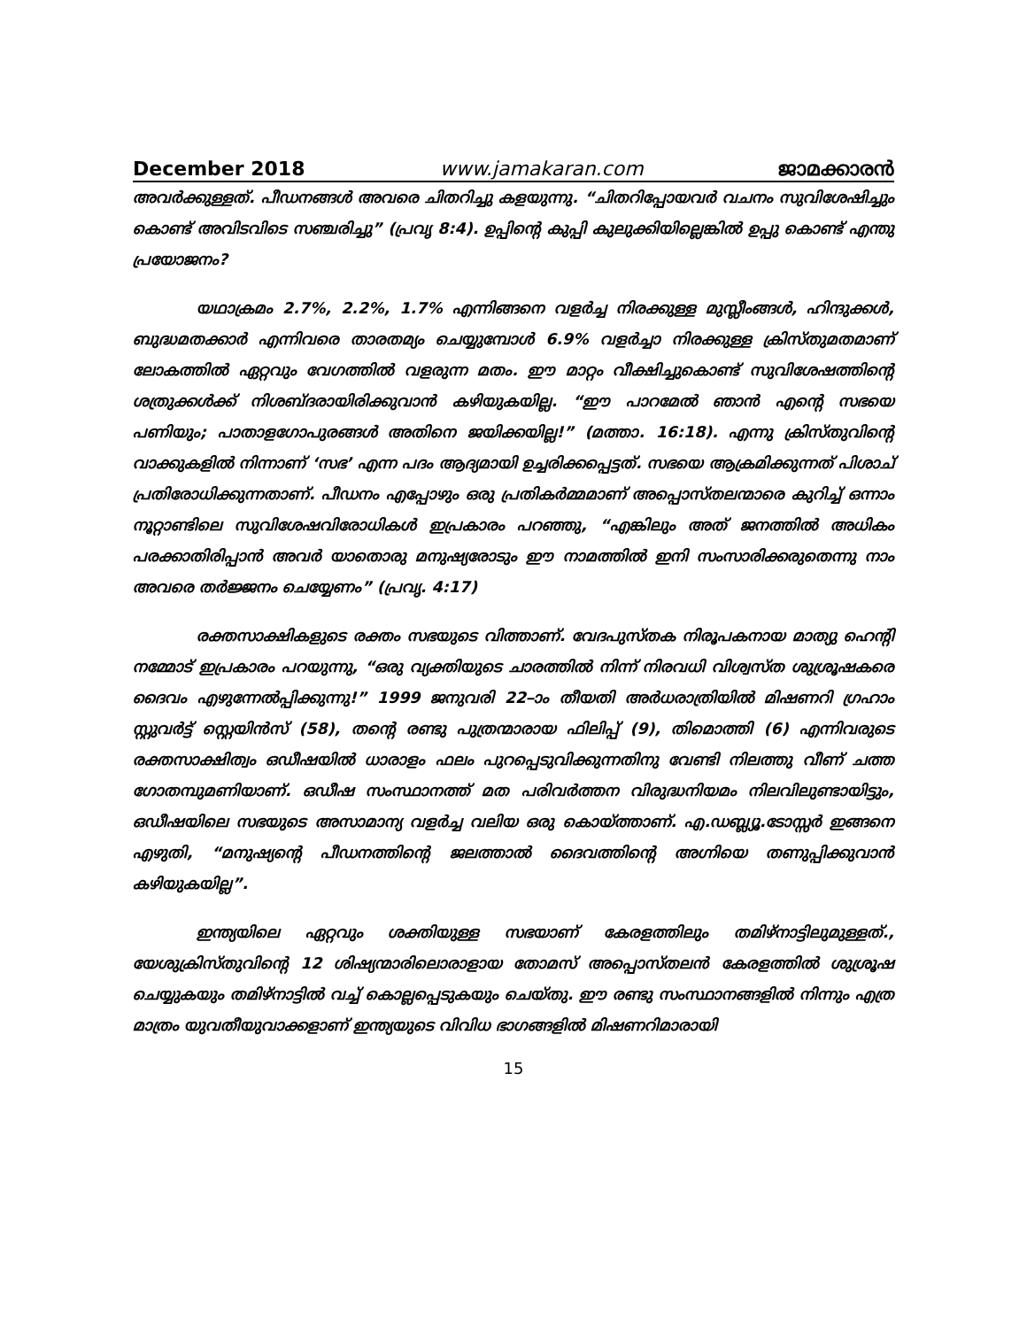December 2018 www.jamakaran.com ജാമക്കാരൻ
അവർക്കുള്ളത്. പീഡനങ്ങൾ അവരെ ചിതറിച്ചു കളയുന്നു. “ചിതറിപ്പോയവർ വചനം സുവിശേഷിച്ചും കൊണ്ട് അവിടവിടെ സഞ്ചരിച്ചു” (പ്രവൃ 8:4). ഉപ്പിന്റെ കുപ്പി കുലുക്കിയില്ലെങ്കിൽ ഉപ്പു കൊണ്ട് എന്തു പ്രയോജനം?
യഥാക്രമം 2.7%, 2.2%, 1.7% എന്നിങ്ങനെ വളർച്ച നിരക്കുള്ള മുസ്ലീംങ്ങൾ, ഹിന്ദുക്കൾ, ബുദ്ധമതക്കാർ എന്നിവരെ താരതമ്യം ചെയ്യുമ്പോൾ 6.9% വളർച്ചാ നിരക്കുള്ള ക്രിസ്തുമതമാണ് ലോകത്തിൽ ഏറ്റവും വേഗത്തിൽ വളരുന്ന മതം. ഈ മാറ്റം വീക്ഷിച്ചുകൊണ്ട് സുവിശേഷത്തിന്റെ ശത്രുക്കൾക്ക് നിശബ്ദരായിരിക്കുവാൻ കഴിയുകയില്ല. “ഈ പാറമേൽ ഞാൻ എന്റെ സഭയെ പണിയും; പാതാളഗോപുരങ്ങൾ അതിനെ ജയിക്കയില്ല!” (മത്താ. 16:18). എന്നു ക്രിസ്തുവിന്റെ വാക്കുകളിൽ നിന്നാണ് ‘സഭ’ എന്ന പദം ആദ്യമായി ഉച്ചരിക്കപ്പെട്ടത്. സഭയെ ആക്രമിക്കുന്നത് പിശാച് പ്രതിരോധിക്കുന്നതാണ്. പീഡനം എപ്പോഴും ഒരു പ്രതികർമ്മമാണ് അപ്പൊസ്തലന്മാരെ കുറിച്ച് ഒന്നാം നൂറ്റാണ്ടിലെ സുവിശേഷവിരോധികൾ ഇപ്രകാരം പറഞ്ഞു, “എങ്കിലും അത് ജനത്തിൽ അധികം പരക്കാതിരിപ്പാൻ അവർ യാതൊരു മനുഷ്യരോടും ഈ നാമത്തിൽ ഇനി സംസാരിക്കരുതെന്നു നാം അവരെ തർജ്ജനം ചെയ്യേണം” (പ്രവൃ. 4:17)
രക്തസാക്ഷികളുടെ രക്തം സഭയുടെ വിത്താണ്. വേദപുസ്തക നിരൂപകനായ മാത്യു ഹെന്റി നമ്മോട് ഇപ്രകാരം പറയുന്നു, “ഒരു വ്യക്തിയുടെ ചാരത്തിൽ നിന്ന് നിരവധി വിശ്വസ്ത ശുശ്രൂഷകരെ ദൈവം എഴുന്നേൽപ്പിക്കുന്നു!” 1999 ജനുവരി 22–ാം തീയതി അർധരാത്രിയിൽ മിഷണറി ഗ്രഹാം സ്റ്റുവർട്ട് സ്റ്റെയിൻസ് (58), തന്റെ രണ്ടു പുത്രന്മാരായ ഫിലിപ്പ് (9), തിമൊത്തി (6) എന്നിവരുടെ രക്തസാക്ഷിത്വം ഒഡീഷയിൽ ധാരാളം ഫലം പുറപ്പെടുവിക്കുന്നതിനു വേണ്ടി നിലത്തു വീണ് ചത്ത ഗോതമ്പുമണിയാണ്. ഒഡീഷ സംസ്ഥാനത്ത് മത പരിവർത്തന വിരുദ്ധനിയമം നിലവിലുണ്ടായിട്ടും, ഒഡീഷയിലെ സഭയുടെ അസാമാന്യ വളർച്ച വലിയ ഒരു കൊയ്ത്താണ്. എ.ഡബ്ല്യൂ.ടോസ്സർ ഇങ്ങനെ എഴുതി, “മനുഷ്യന്റെ പീഡനത്തിന്റെ ജലത്താൽ ദൈവത്തിന്റെ അഗ്നിയെ തണുപ്പിക്കുവാൻ കഴിയുകയില്ല”.
ഇന്ത്യയിലെ ഏറ്റവും ശക്തിയുള്ള സഭയാണ് കേരളത്തിലും തമിഴ്നാട്ടിലുമുള്ളത്., യേശുക്രിസ്തുവിന്റെ 12 ശിഷ്യന്മാരിലൊരാളായ തോമസ് അപ്പൊസ്തലൻ കേരളത്തിൽ ശുശ്രൂഷ ചെയ്യുകയും തമിഴ്നാട്ടിൽ വച്ച് കൊല്ലപ്പെടുകയും ചെയ്തു. ഈ രണ്ടു സംസ്ഥാനങ്ങളിൽ നിന്നും എത്ര മാത്രം യുവതീയുവാക്കളാണ് ഇന്ത്യയുടെ വിവിധ ഭാഗങ്ങളിൽ മിഷണറിമാരായി
15